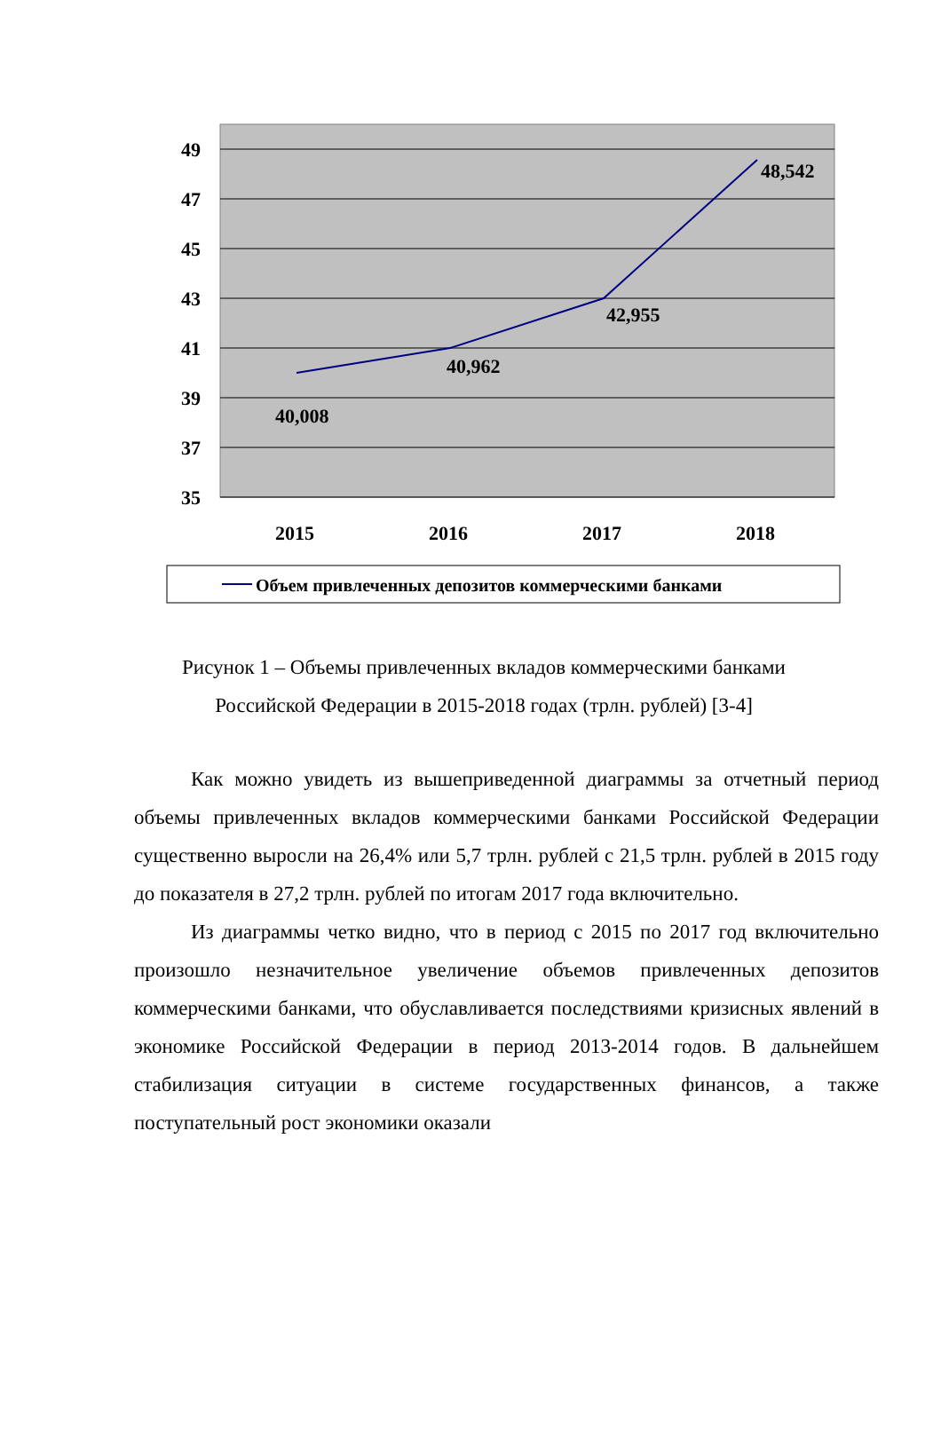49
47
45
43
41
39
37
35
40,008
40,962
42,955
48,542
2015
2016
2017
2018
Объем привлеченных депозитов коммерческими банками
Рисунок 1 – Объемы привлеченных вкладов коммерческими банками
Российской Федерации в 2015-2018 годах (трлн. рублей) [3-4]
Как можно увидеть из вышеприведенной диаграммы за отчетный период объемы привлеченных вкладов коммерческими банками Российской Федерации существенно выросли на 26,4% или 5,7 трлн. рублей с 21,5 трлн. рублей в 2015 году до показателя в 27,2 трлн. рублей по итогам 2017 года включительно.
Из диаграммы четко видно, что в период с 2015 по 2017 год включительно произошло незначительное увеличение объемов привлеченных депозитов коммерческими банками, что обуславливается последствиями кризисных явлений в экономике Российской Федерации в период 2013-2014 годов. В дальнейшем стабилизация ситуации в системе государственных финансов, а также поступательный рост экономики оказали